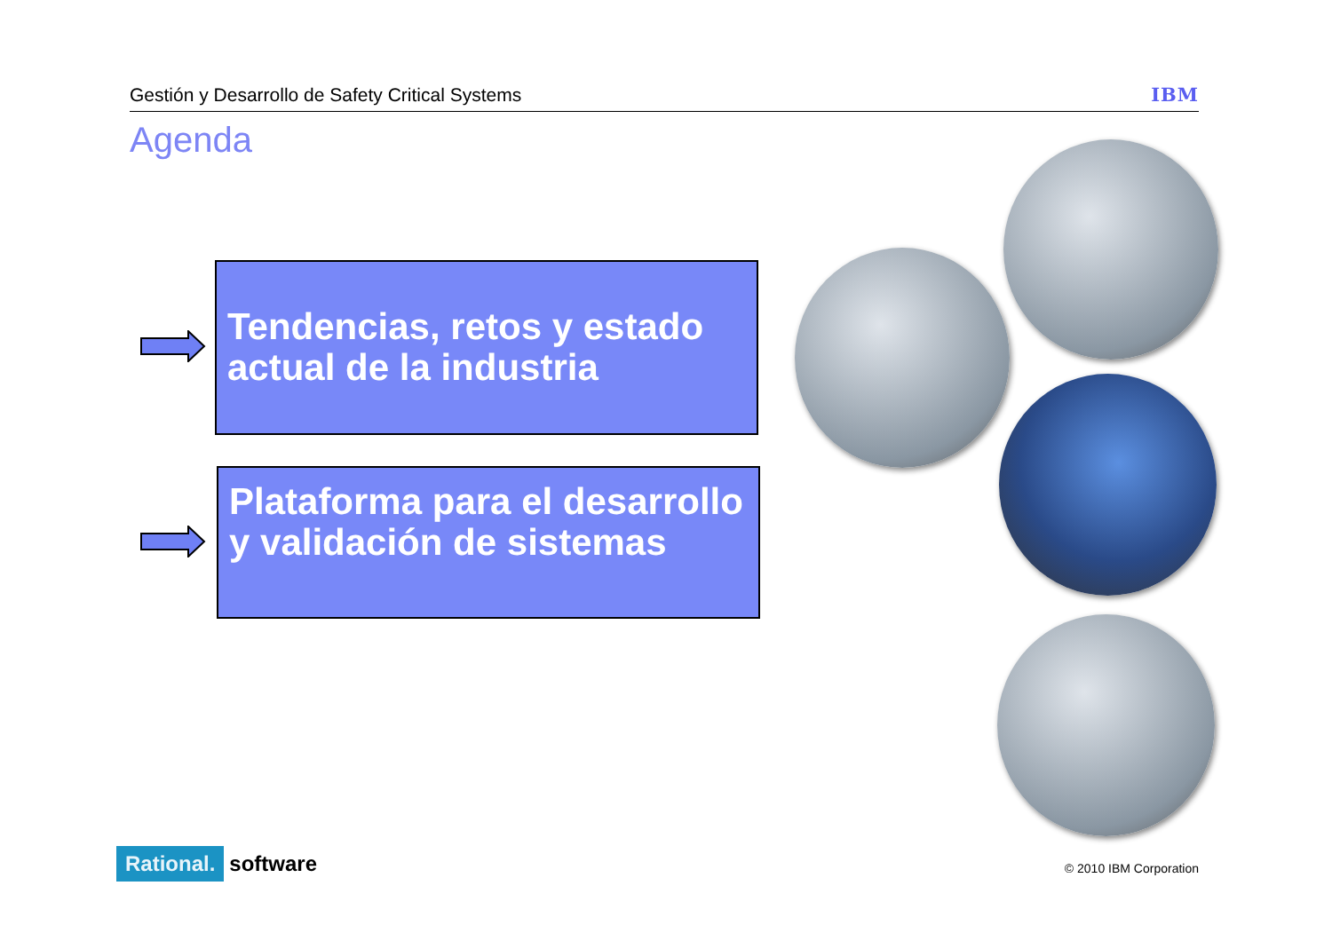Gestión y Desarrollo de Safety Critical Systems IBM
Agenda
Tendencias, retos y estado actual de la industria
Plataforma para el desarrollo y validación de sistemas
Rational. software © 2010 IBM Corporation